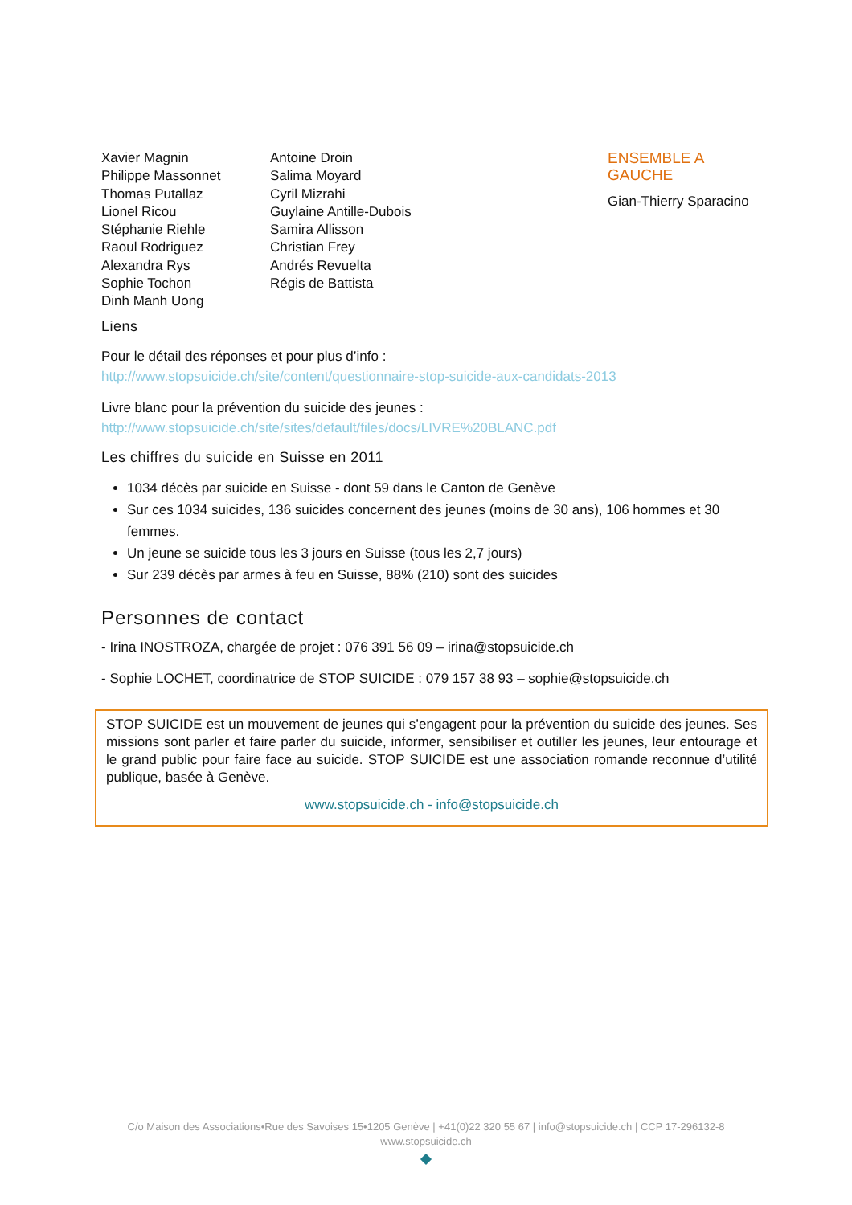Xavier Magnin
Philippe Massonnet
Thomas Putallaz
Lionel Ricou
Stéphanie Riehle
Raoul Rodriguez
Alexandra Rys
Sophie Tochon
Dinh Manh Uong
Antoine Droin
Salima Moyard
Cyril Mizrahi
Guylaine Antille-Dubois
Samira Allisson
Christian Frey
Andrés Revuelta
Régis de Battista
ENSEMBLE A
GAUCHE
Gian-Thierry Sparacino
Liens
Pour le détail des réponses et pour plus d’info :
http://www.stopsuicide.ch/site/content/questionnaire-stop-suicide-aux-candidats-2013
Livre blanc pour la prévention du suicide des jeunes :
http://www.stopsuicide.ch/site/sites/default/files/docs/LIVRE%20BLANC.pdf
Les chiffres du suicide en Suisse en 2011
1034 décès par suicide en Suisse - dont 59 dans le Canton de Genève
Sur ces 1034 suicides, 136 suicides concernent des jeunes (moins de 30 ans), 106 hommes et 30 femmes.
Un jeune se suicide tous les 3 jours en Suisse (tous les 2,7 jours)
Sur 239 décès par armes à feu en Suisse, 88% (210) sont des suicides
Personnes de contact
- Irina INOSTROZA, chargée de projet : 076 391 56 09 – irina@stopsuicide.ch
- Sophie LOCHET, coordinatrice de STOP SUICIDE : 079 157 38 93 – sophie@stopsuicide.ch
STOP SUICIDE est un mouvement de jeunes qui s’engagent pour la prévention du suicide des jeunes. Ses missions sont parler et faire parler du suicide, informer, sensibiliser et outiller les jeunes, leur entourage et le grand public pour faire face au suicide. STOP SUICIDE est une association romande reconnue d’utilité publique, basée à Genève.
www.stopsuicide.ch - info@stopsuicide.ch
C/o Maison des Associations•Rue des Savoises 15•1205 Genève | +41(0)22 320 55 67 | info@stopsuicide.ch | CCP 17-296132-8
www.stopsuicide.ch